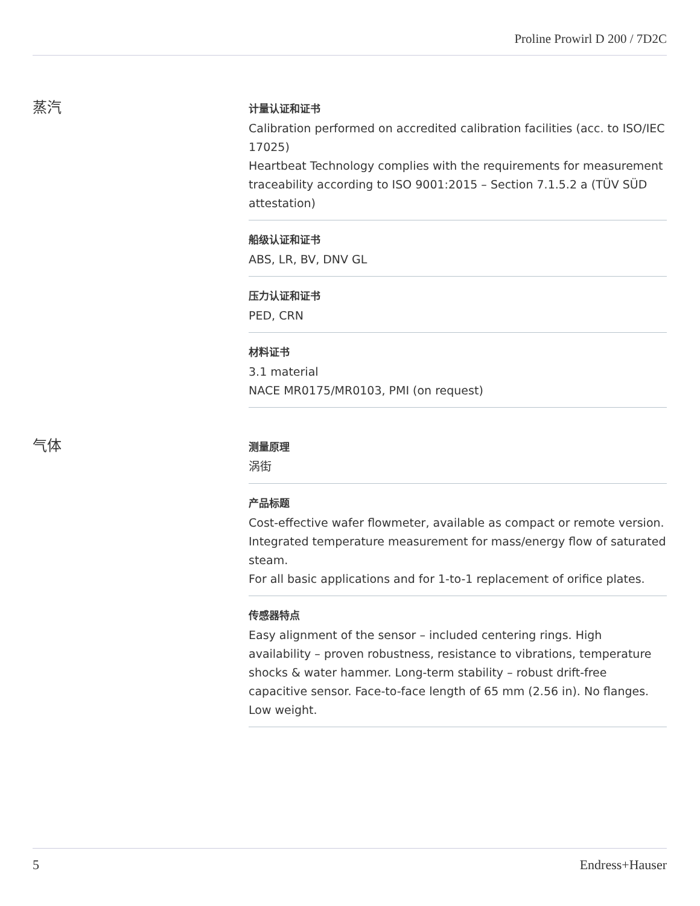Proline Prowirl D 200 / 7D2C
蒸汽
计量认证和证书
Calibration performed on accredited calibration facilities (acc. to ISO/IEC 17025)
Heartbeat Technology complies with the requirements for measurement traceability according to ISO 9001:2015 – Section 7.1.5.2 a (TÜV SÜD attestation)
船级认证和证书
ABS, LR, BV, DNV GL
压力认证和证书
PED, CRN
材料证书
3.1 material
NACE MR0175/MR0103, PMI (on request)
气体
测量原理
涡街
产品标题
Cost-effective wafer flowmeter, available as compact or remote version. Integrated temperature measurement for mass/energy flow of saturated steam.
For all basic applications and for 1-to-1 replacement of orifice plates.
传感器特点
Easy alignment of the sensor – included centering rings. High availability – proven robustness, resistance to vibrations, temperature shocks & water hammer. Long-term stability – robust drift-free capacitive sensor. Face-to-face length of 65 mm (2.56 in). No flanges. Low weight.
5 Endress+Hauser